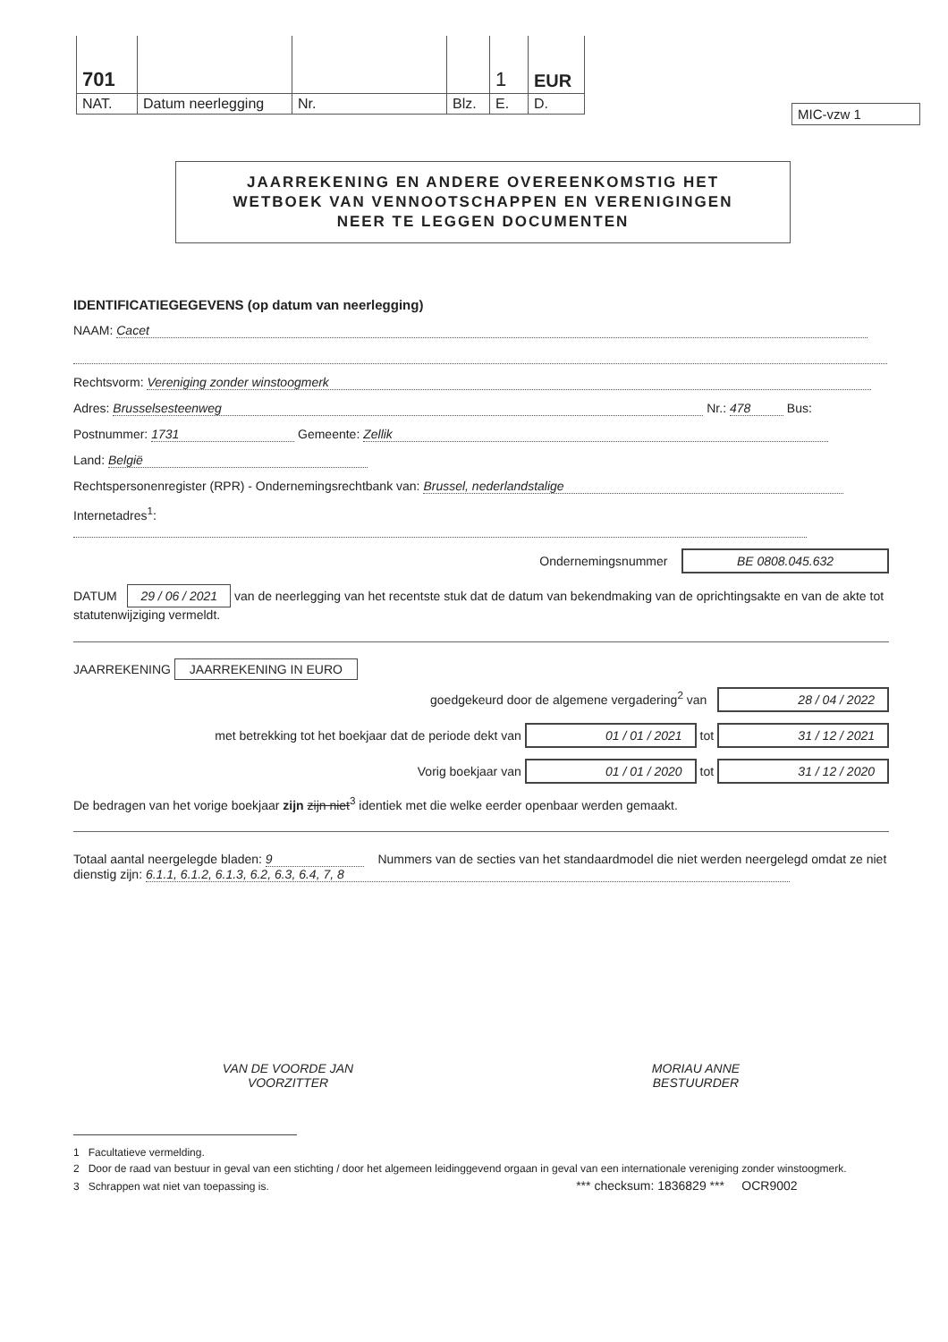| 701 | | | | 1 | EUR |
| NAT. | Datum neerlegging | Nr. | Blz. | E. | D. |
MIC-vzw 1
JAARREKENING EN ANDERE OVEREENKOMSTIG HET
WETBOEK VAN VENNOOTSCHAPPEN EN VERENIGINGEN
NEER TE LEGGEN DOCUMENTEN
IDENTIFICATIEGEGEVENS (op datum van neerlegging)
NAAM: Cacet
Rechtsvorm: Vereniging zonder winstoogmerk
Adres: Brusselsesteenweg Nr.: 478 Bus:
Postnummer: 1731 Gemeente: Zellik
Land: België
Rechtspersonenregister (RPR) - Ondernemingsrechtbank van: Brussel, nederlandstalige
Internetadres<sup>1</sup>:
Ondernemingsnummer BE 0808.045.632
DATUM 29 / 06 / 2021 van de neerlegging van het recentste stuk dat de datum van bekendmaking van de oprichtingsakte en van de akte tot statutenwijziging vermeldt.
JAARREKENING JAARREKENING IN EURO
goedgekeurd door de algemene vergadering<sup>2</sup> van 28 / 04 / 2022
met betrekking tot het boekjaar dat de periode dekt van 01 / 01 / 2021 tot 31 / 12 / 2021
Vorig boekjaar van 01 / 01 / 2020 tot 31 / 12 / 2020
De bedragen van het vorige boekjaar zijn zijn niet<sup>3</sup> identiek met die welke eerder openbaar werden gemaakt.
Totaal aantal neergelegde bladen: 9 Nummers van de secties van het standaardmodel die niet werden neergelegd omdat ze niet dienstig zijn: 6.1.1, 6.1.2, 6.1.3, 6.2, 6.3, 6.4, 7, 8
VAN DE VOORDE JAN
VOORZITTER
MORIAU ANNE
BESTUURDER
1 Facultatieve vermelding.
2 Door de raad van bestuur in geval van een stichting / door het algemeen leidinggevend orgaan in geval van een internationale vereniging zonder winstoogmerk.
3 Schrappen wat niet van toepassing is. *** checksum: 1836829 *** OCR9002